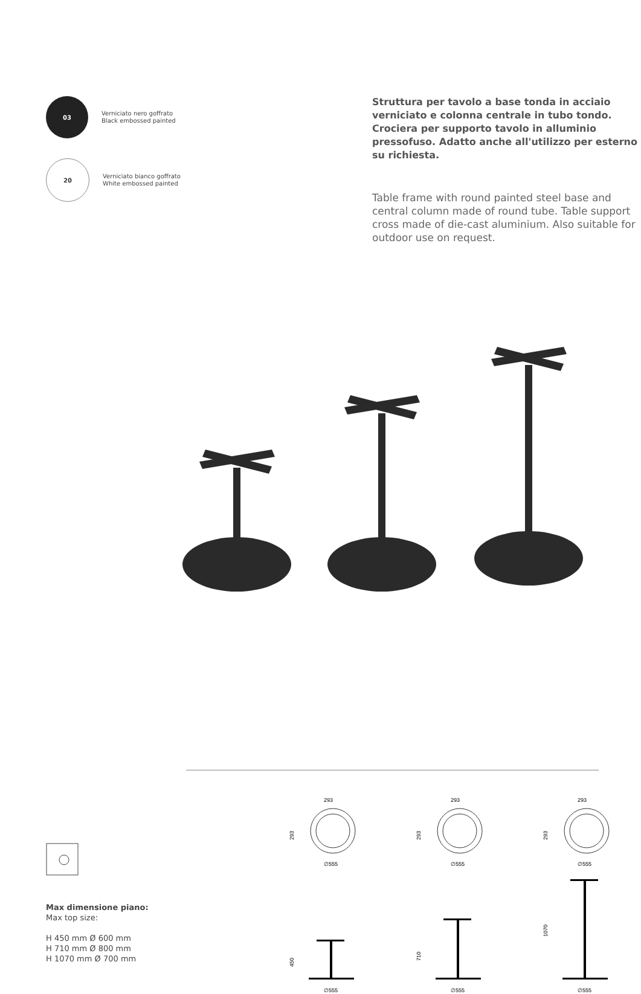03
Verniciato nero goffrato
Black embossed painted
20
Verniciato bianco goffrato
White embossed painted
Struttura per tavolo a base tonda in acciaio verniciato e colonna centrale in tubo tondo. Crociera per supporto tavolo in alluminio pressofuso. Adatto anche all'utilizzo per esterno su richiesta.
Table frame with round painted steel base and central column made of round tube. Table support cross made of die-cast aluminium. Also suitable for outdoor use on request.
Max dimensione piano:
Max top size:
H 450 mm Ø 600 mm
H 710 mm Ø 800 mm
H 1070 mm Ø 700 mm
293
293
∅555
450
∅555
293
293
∅555
710
∅555
293
293
∅555
1070
∅555